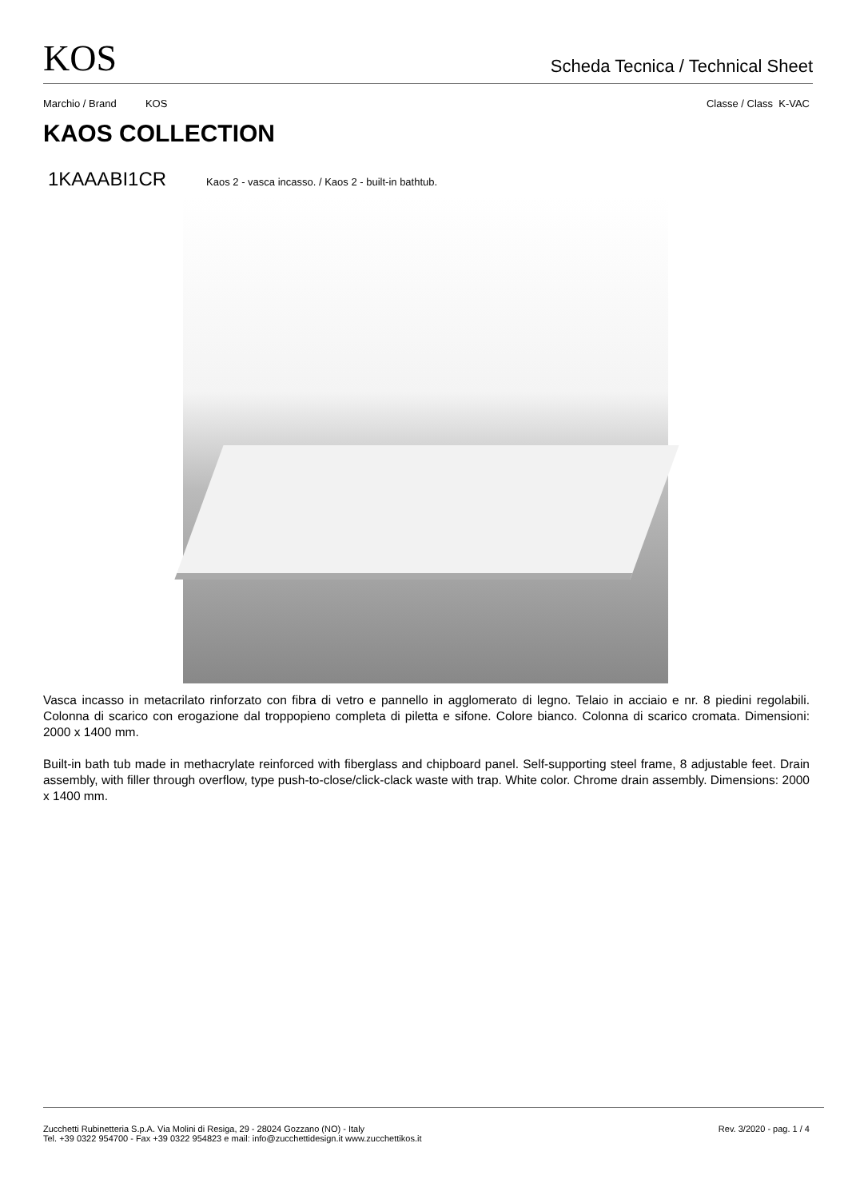KOS
Scheda Tecnica / Technical Sheet
Marchio / Brand KOS Classe / Class K-VAC
KAOS COLLECTION
1KAAABI1CR Kaos 2 - vasca incasso. / Kaos 2 - built-in bathtub.
Vasca incasso in metacrilato rinforzato con fibra di vetro e pannello in agglomerato di legno. Telaio in acciaio e nr. 8 piedini regolabili. Colonna di scarico con erogazione dal troppopieno completa di piletta e sifone. Colore bianco. Colonna di scarico cromata. Dimensioni: 2000 x 1400 mm.
Built-in bath tub made in methacrylate reinforced with fiberglass and chipboard panel. Self-supporting steel frame, 8 adjustable feet. Drain assembly, with filler through overflow, type push-to-close/click-clack waste with trap. White color. Chrome drain assembly. Dimensions: 2000 x 1400 mm.
Zucchetti Rubinetteria S.p.A. Via Molini di Resiga, 29 - 28024 Gozzano (NO) - Italy
Tel. +39 0322 954700 - Fax +39 0322 954823 e mail: info@zucchettidesign.it www.zucchettikos.it
Rev. 3/2020 - pag. 1 / 4